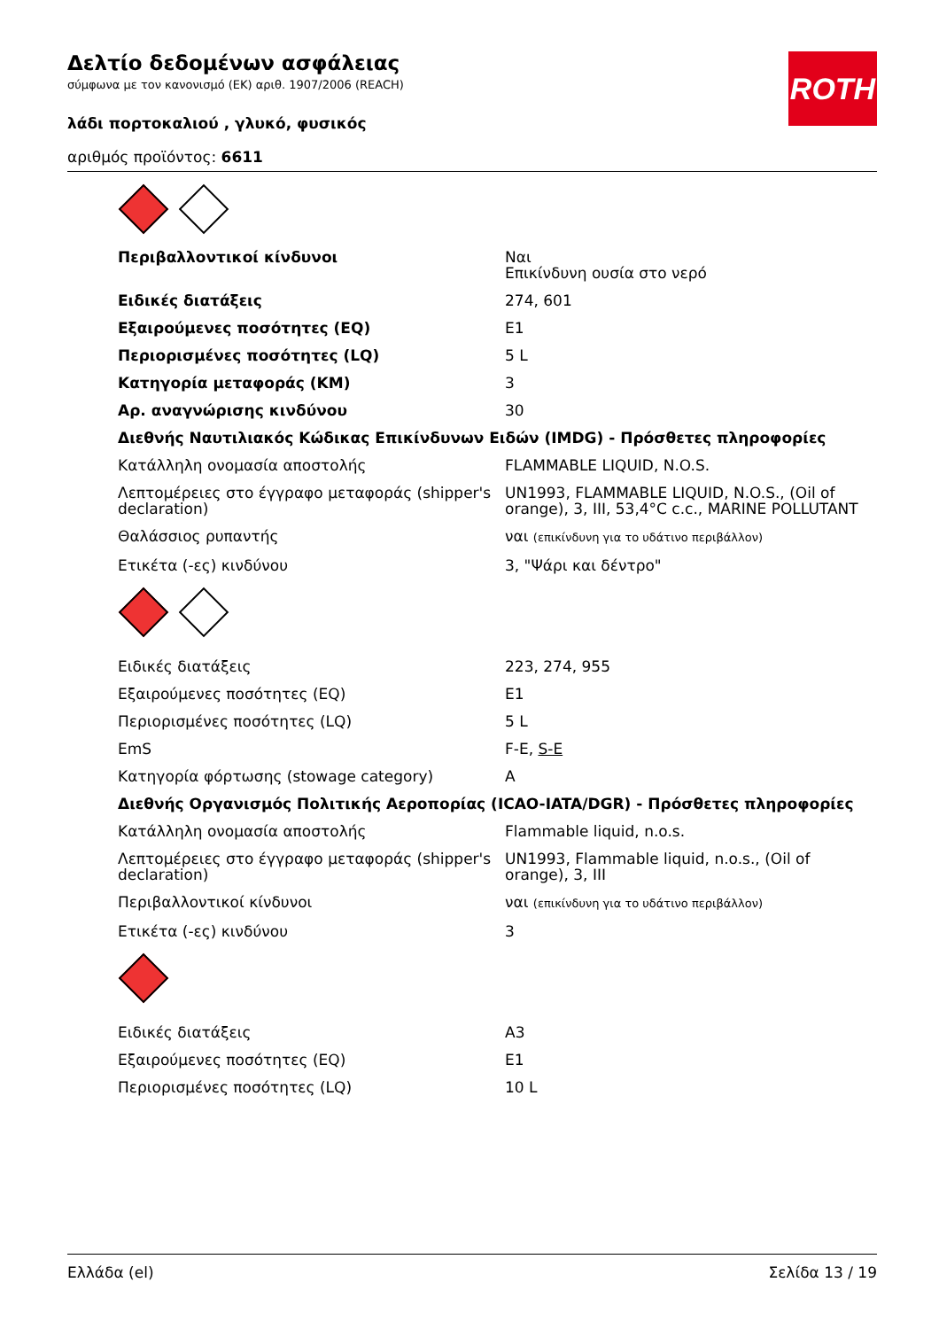Δελτίο δεδομένων ασφάλειας
σύμφωνα με τον κανονισμό (ΕΚ) αριθ. 1907/2006 (REACH)
λάδι πορτοκαλιού , γλυκό, φυσικός
αριθμός προϊόντος: 6611
ROTH
| Περιβαλλοντικοί κίνδυνοι | Ναι Επικίνδυνη ουσία στο νερό |
| Ειδικές διατάξεις | 274, 601 |
| Εξαιρούμενες ποσότητες (EQ) | E1 |
| Περιορισμένες ποσότητες (LQ) | 5 L |
| Κατηγορία μεταφοράς (ΚΜ) | 3 |
| Αρ. αναγνώρισης κινδύνου | 30 |
| Διεθνής Ναυτιλιακός Κώδικας Επικίνδυνων Ειδών (IMDG) - Πρόσθετες πληροφορίες | |
| Κατάλληλη ονομασία αποστολής | FLAMMABLE LIQUID, N.O.S. |
| Λεπτομέρειες στο έγγραφο μεταφοράς (shipper's declaration) | UN1993, FLAMMABLE LIQUID, N.O.S., (Oil of orange), 3, III, 53,4°C c.c., MARINE POLLUTANT |
| Θαλάσσιος ρυπαντής | ναι (επικίνδυνη για το υδάτινο περιβάλλον) |
| Ετικέτα (-ες) κινδύνου | 3, "Ψάρι και δέντρο" |
| Ειδικές διατάξεις | 223, 274, 955 |
| Εξαιρούμενες ποσότητες (EQ) | E1 |
| Περιορισμένες ποσότητες (LQ) | 5 L |
| EmS | F-E, S-E |
| Κατηγορία φόρτωσης (stowage category) | A |
| Διεθνής Οργανισμός Πολιτικής Αεροπορίας (ICAO-IATA/DGR) - Πρόσθετες πληροφορίες | |
| Κατάλληλη ονομασία αποστολής | Flammable liquid, n.o.s. |
| Λεπτομέρειες στο έγγραφο μεταφοράς (shipper's declaration) | UN1993, Flammable liquid, n.o.s., (Oil of orange), 3, III |
| Περιβαλλοντικοί κίνδυνοι | ναι (επικίνδυνη για το υδάτινο περιβάλλον) |
| Ετικέτα (-ες) κινδύνου | 3 |
| Ειδικές διατάξεις | A3 |
| Εξαιρούμενες ποσότητες (EQ) | E1 |
| Περιορισμένες ποσότητες (LQ) | 10 L |
Ελλάδα (el) Σελίδα 13 / 19